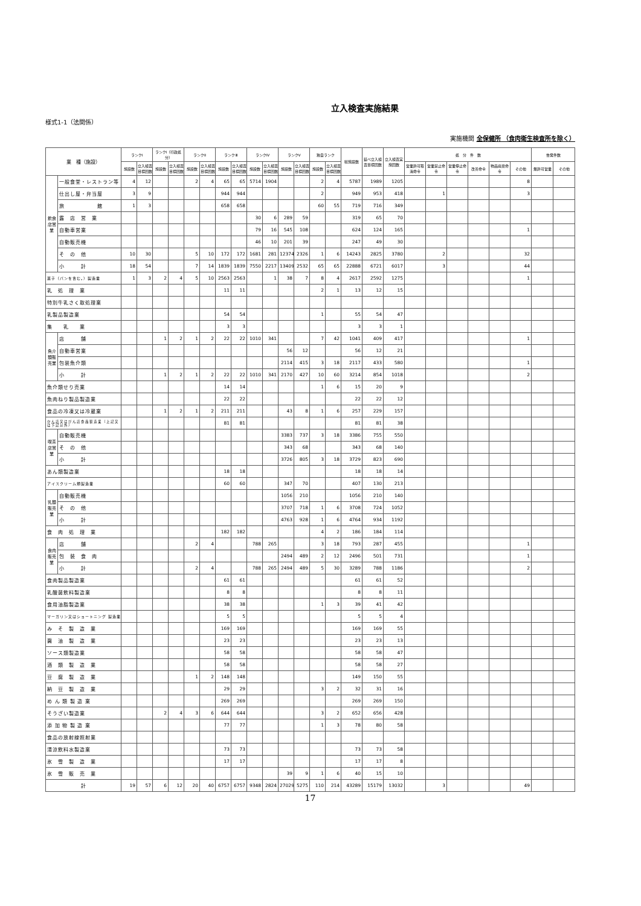立入検査実施結果
様式1-1（法関係）
実施機関 全保健所 （食肉衛生検査所を除く）
| 業 種（施設） | | ランクⅠ | | ランクⅠ（行政処分） | | ランクⅡ | | ランクⅢ | | ランクⅣ | | ランクⅤ | | 独自ランク | | 総施設数 | 延べ立入検査目標回数 | 立入検査実施回数 | 処 分 件 数 | | | | | | 告発件数 | |
| --- | --- | --- | --- | --- | --- | --- | --- | --- | --- | --- | --- | --- | --- | --- | --- | --- | --- | --- | --- | --- | --- | --- | --- | --- | --- | --- |
| | | 施設数 | 立入検査目標回数 | 施設数 | 立入検査目標回数 | 施設数 | 立入検査目標回数 | 施設数 | 立入検査目標回数 | 施設数 | 立入検査目標回数 | 施設数 | 立入検査目標回数 | 施設数 | 立入検査目標回数 | | | | 営業許可取消命令 | 営業禁止命令 | 営業停止命令 | 改善命令 | 物品廃棄命令 | その他 | 無許可営業 | その他 |
| 飲食店営業 | 一般食堂・レストラン等 | 4 | 12 | | | 2 | 4 | 65 | 65 | 5714 | 1904 | | | 2 | 4 | 5787 | 1989 | 1205 | | | | | | 8 | | |
| | 仕出し屋・弁当屋 | 3 | 9 | | | | | 944 | 944 | | | | | 2 | | 949 | 953 | 418 | | 1 | | | | 3 | | |
| | 旅 館 | 1 | 3 | | | | | 658 | 658 | | | | | 60 | 55 | 719 | 716 | 349 | | | | | | | | |
| | 露 店 営 業 | | | | | | | | | 30 | 6 | 289 | 59 | | | 319 | 65 | 70 | | | | | | | | |
| | 自動車営業 | | | | | | | | | 79 | 16 | 545 | 108 | | | 624 | 124 | 165 | | | | | | 1 | | |
| | 自動販売機 | | | | | | | | | 46 | 10 | 201 | 39 | | | 247 | 49 | 30 | | | | | | | | |
| | そ の 他 | 10 | 30 | | | 5 | 10 | 172 | 172 | 1681 | 281 | 12374 | 2326 | 1 | 6 | 14243 | 2825 | 3780 | | 2 | | | | 32 | | |
| | 小 計 | 18 | 54 | | | 7 | 14 | 1839 | 1839 | 7550 | 2217 | 13409 | 2532 | 65 | 65 | 22888 | 6721 | 6017 | | 3 | | | | 44 | | |
| 菓子（パンを含む。）製造業 | | 1 | 3 | 2 | 4 | 5 | 10 | 2563 | 2563 | | 1 | 38 | 7 | 8 | 4 | 2617 | 2592 | 1275 | | | | | | 1 | | |
| 乳 処 理 業 | | | | | | | | 11 | 11 | | | | | 2 | 1 | 13 | 12 | 15 | | | | | | | | |
| 特別牛乳さく取処理業 | | | | | | | | | | | | | | | | | | | | | | | | | | |
| 乳製品製造業 | | | | | | | | 54 | 54 | | | | | 1 | | 55 | 54 | 47 | | | | | | | | |
| 集 乳 業 | | | | | | | | 3 | 3 | | | | | | | 3 | 3 | 1 | | | | | | | | |
| 魚介類販売業 | 店 舗 | | | 1 | 2 | 1 | 2 | 22 | 22 | 1010 | 341 | | | 7 | 42 | 1041 | 409 | 417 | | | | | | 1 | | |
| | 自動車営業 | | | | | | | | | | | 56 | 12 | | | 56 | 12 | 21 | | | | | | | | |
| | 包装魚介類 | | | | | | | | | | | 2114 | 415 | 3 | 18 | 2117 | 433 | 580 | | | | | | 1 | | |
| | 小 計 | | | 1 | 2 | 1 | 2 | 22 | 22 | 1010 | 341 | 2170 | 427 | 10 | 60 | 3214 | 854 | 1018 | | | | | | 2 | | |
| 魚介類せり売業 | | | | | | | | 14 | 14 | | | | | 1 | 6 | 15 | 20 | 9 | | | | | | | | |
| 魚肉ねり製品製造業 | | | | | | | | 22 | 22 | | | | | | | 22 | 22 | 12 | | | | | | | | |
| 食品の冷凍又は冷蔵業 | | | | 1 | 2 | 1 | 2 | 211 | 211 | | | 43 | 8 | 1 | 6 | 257 | 229 | 157 | | | | | | | | |
| かん詰又はびん詰食品製造業（上記又は下記以外） | | | | | | | | 81 | 81 | | | | | | | 81 | 81 | 38 | | | | | | | | |
| 喫茶店営業 | 自動販売機 | | | | | | | | | | | 3383 | 737 | 3 | 18 | 3386 | 755 | 550 | | | | | | | | |
| | そ の 他 | | | | | | | | | | | 343 | 68 | | | 343 | 68 | 140 | | | | | | | | |
| | 小 計 | | | | | | | | | | | 3726 | 805 | 3 | 18 | 3729 | 823 | 690 | | | | | | | | |
| あん類製造業 | | | | | | | | 18 | 18 | | | | | | | 18 | 18 | 14 | | | | | | | | |
| アイスクリーム類製造業 | | | | | | | | 60 | 60 | | | 347 | 70 | | | 407 | 130 | 213 | | | | | | | | |
| 乳類販売業 | 自動販売機 | | | | | | | | | | | 1056 | 210 | | | 1056 | 210 | 140 | | | | | | | | |
| | そ の 他 | | | | | | | | | | | 3707 | 718 | 1 | 6 | 3708 | 724 | 1052 | | | | | | | | |
| | 小 計 | | | | | | | | | | | 4763 | 928 | 1 | 6 | 4764 | 934 | 1192 | | | | | | | | |
| 食 肉 処 理 業 | | | | | | | | 182 | 182 | | | | | 4 | 2 | 186 | 184 | 114 | | | | | | | | |
| 食肉販売業 | 店 舗 | | | | | 2 | 4 | | | 788 | 265 | | | 3 | 18 | 793 | 287 | 455 | | | | | | 1 | | |
| | 包 装 食 肉 | | | | | | | | | | | 2494 | 489 | 2 | 12 | 2496 | 501 | 731 | | | | | | 1 | | |
| | 小 計 | | | | | 2 | 4 | | | 788 | 265 | 2494 | 489 | 5 | 30 | 3289 | 788 | 1186 | | | | | | 2 | | |
| 食肉製品製造業 | | | | | | | | 61 | 61 | | | | | | | 61 | 61 | 52 | | | | | | | | |
| 乳酸菌飲料製造業 | | | | | | | | 8 | 8 | | | | | | | 8 | 8 | 11 | | | | | | | | |
| 食用油脂製造業 | | | | | | | | 38 | 38 | | | | | 1 | 3 | 39 | 41 | 42 | | | | | | | | |
| マーガリン又はショートニング 製造業 | | | | | | | | 5 | 5 | | | | | | | 5 | 5 | 4 | | | | | | | | |
| み そ 製 造 業 | | | | | | | | 169 | 169 | | | | | | | 169 | 169 | 55 | | | | | | | | |
| 醤 油 製 造 業 | | | | | | | | 23 | 23 | | | | | | | 23 | 23 | 13 | | | | | | | | |
| ソース類製造業 | | | | | | | | 58 | 58 | | | | | | | 58 | 58 | 47 | | | | | | | | |
| 酒 類 製 造 業 | | | | | | | | 58 | 58 | | | | | | | 58 | 58 | 27 | | | | | | | | |
| 豆 腐 製 造 業 | | | | | | 1 | 2 | 148 | 148 | | | | | | | 149 | 150 | 55 | | | | | | | | |
| 納 豆 製 造 業 | | | | | | | | 29 | 29 | | | | | 3 | 2 | 32 | 31 | 16 | | | | | | | | |
| め ん 類 製 造 業 | | | | | | | | 269 | 269 | | | | | | | 269 | 269 | 150 | | | | | | | | |
| そうざい製造業 | | | | 2 | 4 | 3 | 6 | 644 | 644 | | | | | 3 | 2 | 652 | 656 | 428 | | | | | | | | |
| 添 加 物 製 造 業 | | | | | | | | 77 | 77 | | | | | 1 | 3 | 78 | 80 | 58 | | | | | | | | |
| 食品の放射線照射業 | | | | | | | | | | | | | | | | | | | | | | | | | | |
| 清涼飲料水製造業 | | | | | | | | 73 | 73 | | | | | | | 73 | 73 | 58 | | | | | | | | |
| 氷 雪 製 造 業 | | | | | | | | 17 | 17 | | | | | | | 17 | 17 | 8 | | | | | | | | |
| 氷 雪 販 売 業 | | | | | | | | | | | | 39 | 9 | 1 | 6 | 40 | 15 | 10 | | | | | | | | |
| 計 | | 19 | 57 | 6 | 12 | 20 | 40 | 6757 | 6757 | 9348 | 2824 | 27029 | 5275 | 110 | 214 | 43289 | 15179 | 13032 | | 3 | | | | 49 | | |
17